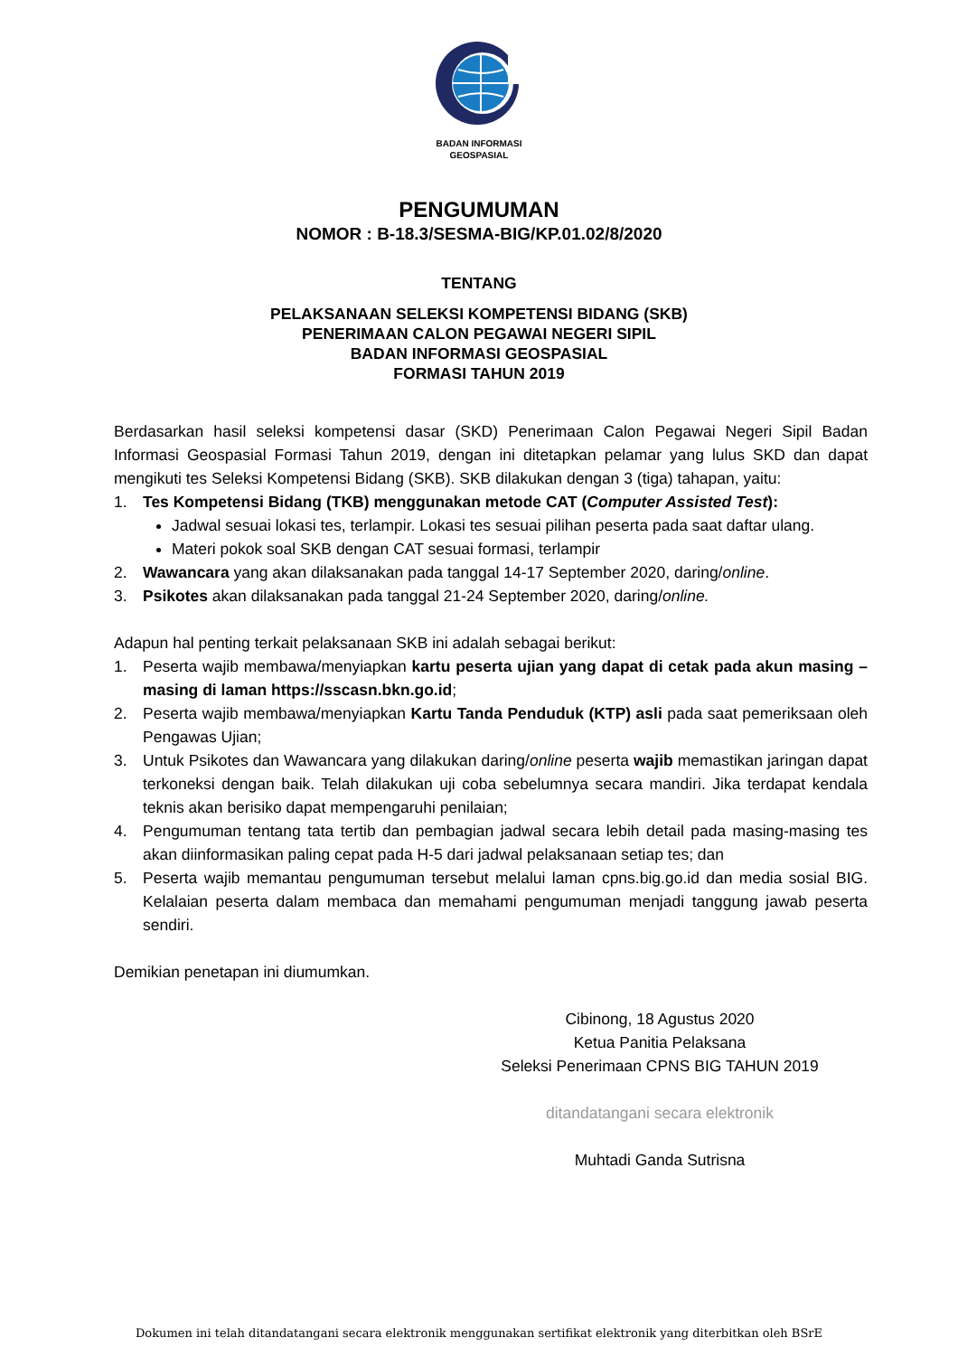BADAN INFORMASI
GEOSPASIAL
PENGUMUMAN
NOMOR : B-18.3/SESMA-BIG/KP.01.02/8/2020
TENTANG
PELAKSANAAN SELEKSI KOMPETENSI BIDANG (SKB)
PENERIMAAN CALON PEGAWAI NEGERI SIPIL
BADAN INFORMASI GEOSPASIAL
FORMASI TAHUN 2019
Berdasarkan hasil seleksi kompetensi dasar (SKD) Penerimaan Calon Pegawai Negeri Sipil Badan Informasi Geospasial Formasi Tahun 2019, dengan ini ditetapkan pelamar yang lulus SKD dan dapat mengikuti tes Seleksi Kompetensi Bidang (SKB). SKB dilakukan dengan 3 (tiga) tahapan, yaitu:
1. Tes Kompetensi Bidang (TKB) menggunakan metode CAT (Computer Assisted Test):
Jadwal sesuai lokasi tes, terlampir. Lokasi tes sesuai pilihan peserta pada saat daftar ulang.
Materi pokok soal SKB dengan CAT sesuai formasi, terlampir
2. Wawancara yang akan dilaksanakan pada tanggal 14-17 September 2020, daring/online.
3. Psikotes akan dilaksanakan pada tanggal 21-24 September 2020, daring/online.
Adapun hal penting terkait pelaksanaan SKB ini adalah sebagai berikut:
1. Peserta wajib membawa/menyiapkan kartu peserta ujian yang dapat di cetak pada akun masing – masing di laman https://sscasn.bkn.go.id;
2. Peserta wajib membawa/menyiapkan Kartu Tanda Penduduk (KTP) asli pada saat pemeriksaan oleh Pengawas Ujian;
3. Untuk Psikotes dan Wawancara yang dilakukan daring/online peserta wajib memastikan jaringan dapat terkoneksi dengan baik. Telah dilakukan uji coba sebelumnya secara mandiri. Jika terdapat kendala teknis akan berisiko dapat mempengaruhi penilaian;
4. Pengumuman tentang tata tertib dan pembagian jadwal secara lebih detail pada masing-masing tes akan diinformasikan paling cepat pada H-5 dari jadwal pelaksanaan setiap tes; dan
5. Peserta wajib memantau pengumuman tersebut melalui laman cpns.big.go.id dan media sosial BIG. Kelalaian peserta dalam membaca dan memahami pengumuman menjadi tanggung jawab peserta sendiri.
Demikian penetapan ini diumumkan.
Cibinong, 18 Agustus 2020
Ketua Panitia Pelaksana
Seleksi Penerimaan CPNS BIG TAHUN 2019
ditandatangani secara elektronik
Muhtadi Ganda Sutrisna
Dokumen ini telah ditandatangani secara elektronik menggunakan sertifikat elektronik yang diterbitkan oleh BSrE